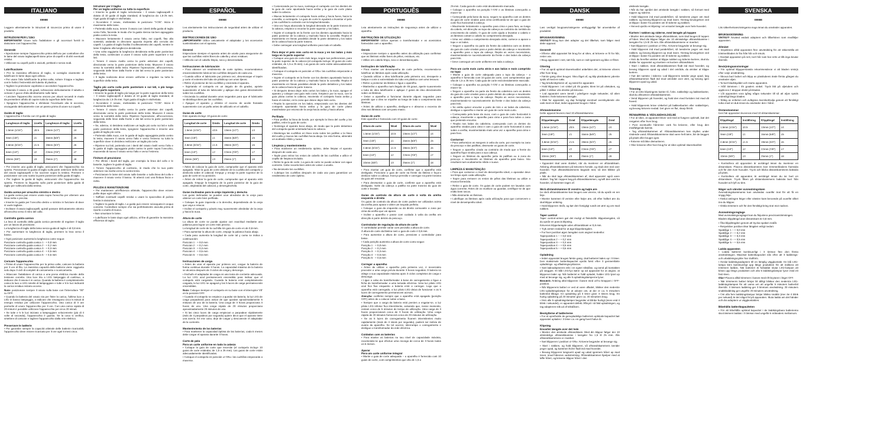ITALIANO
E996E
Leggere attentamente le istruzioni di sicurezza prima di usare il prodotto.
ISTRUZIONI PER L'USO
IMPORTANTE! Usare solo l'adattatore e gli accessori forniti in dotazione con l'apparecchio.
Generale
• Ispezionare sempre l'apparecchio prima dell'uso per controllare che le lame del rasoio tagliacapelli siano prive di capelli e di altri eventuali residui.
• Utilizzare su capelli puliti e asciutti, pettinati e senza nodi.
Lubrificazione
• Per la massima efficienza di taglio, si consiglia vivamente di lubrificare le lame dopo ogni utilizzo.
• Per usare l'olio lubrificante la prima volta, svitare il tappo e tagliare con le forbici l'estremità del tubetto di plastica.
• Togliere la protezione coprilama e accendere l'apparecchio.
• Tenendo il rasoio a 45 gradi, schiacciare delicatamente il tubetto e versare 2 gocce d'olio direttamente sulle lame.
• Lasciare l'apparecchio acceso ancora per alcuni secondi in modo da permettere all'olio di coprire tutta la superficie delle lame.
• Spegnere l'apparecchio e eliminare l'eventuale olio in eccesso, asciugando delicatamente con un panno prima di usare sui capelli.
Guide di taglio
L'apparecchio è fornito con 10 guide di taglio:
| Lunghezza di taglio | Livello | Lunghezza di taglio | Livello |
| --- | --- | --- | --- |
| 1.5mm (1/16") | #0.5 | 13mm (1/2") | #4 |
| 3mm (1/8") | #1 | 16mm (5/8") | #5 |
| 4.8mm (3/16") | #1.5 | 19mm (3/4") | #6 |
| 6mm (1/4") | #2 | 22mm (7/8") | #7 |
| 10mm (3/8") | #3 | 25mm (1") | #8 |
• Per inserire una guida di taglio, assicurarsi che l'apparecchio sia spento. Posizionare la guida di taglio sulla parte anteriore della lama del rasoio tagliacapelli e far scorrere sopra la testina. Premere e posizionare con uno scatto la parte posteriore della guida di taglio.
• Per togliere la guida di taglio, assicurarsi che l'apparecchio sia spento. Premere la linguetta sulla parte posteriore della guida di taglio per sollevarla dalla testina.
Guida conica per orecchio sinistro e destro
La guida conica può essere usata sopra l'orecchio per ottenere una linea netta e precisa.
• Inserire la guida per l'orecchio destro o sinistro in funzione di dove si vuole tagliare.
• Inclinare il rasoio tagliacapelli, quindi passare delicatamente attorno all'orecchio verso il retro del collo.
Controllo guida conica
La leva di controllo della guida conica permette di regolare il taglio per un lavoro di precisione.
La lunghezza di taglio della lama senza guida di taglio è di 0,8 mm.
• Per aumentare la lunghezza di taglio, premere la leva verso il basso.
• Ogni posizione aumenta la lunghezza come segue:
Posizione controllo guida conica 1 - + 0,0 mm
Posizione controllo guida conica 2 - + 0,2 mm
Posizione controllo guida conica 3 - + 0,3 mm
Posizione controllo guida conica 4 - + 0,5 mm
Posizione controllo guida conica 5 - + 0,6 mm
Caricare l'apparecchio
• Prima di usare l'apparecchio per la prima volta, caricare la batteria per 3 ore di fila. La massima capacità della batteria viene raggiunta solo dopo 3 cicli di completi di caricamento e scaricamento.
• Attaccare l'adattatore di carica a una presa elettrica murale della tensione corretta. Una luce blu a LED lampeggia di continuo, a indicare che il rasoio è in carica. Quando la batteria è completamente carica la luce a LED smette di lampeggiare e tutte e 5 le luci indicanti la carica residua restano accese.
Nota: posizionare sempre il rasoio sulla base con l'interruttore "I/0" su OFF.
• Quando la batteria del rasoio sta per finire la carica, l'ultima luce a LED in basso lampeggia, a indicare che rimangono circa 5 minuti di energia residua per utilizzare l'apparecchio. Una carica di 3 ore permette di usare l'apparecchio per 3 ore. Con una carica rapida di 20 minuti è possibile utilizzare l'apparecchio per circa 20 minuti.
• Se tutte e 5 le luci iniziano a lampeggiare velocemente (più di 4 volte al secondo), l'apparecchio è guasto. Se la cosa si verifica, smettere di caricare e togliere l'apparecchio dalla rete elettrica.
Preservare le batterie
• Per garantire sempre la capacità ottimale delle batterie ricaricabili, l'apparecchio deve essere ricaricato per 3 ore ogni 6 mesi circa.
Istruzioni per il taglio
Per un taglio uniforme su tutta la superficie
• Inserire la guida di taglio selezionata – il rasoio tagliacapelli è dotato di 10 guide di taglio standard, di lunghezza da 1,5-25 mm. Ogni guida di taglio è etichettata.
• Accendere il rasoio, mettendolo in posizione "I-ON". Inizia il movimento delle lame.
• Partendo dalla nuca, tenere il rasoio con i denti della guida di taglio verso l'alto, facendo in modo che la guida stessa sia ben appoggiata piatta contro la testa.
• Muovere lentamente il rasoio verso l'alto, nei capelli, fino alla sommità, andando in direzione opposta rispetto alla crescita dei capelli. La guida di taglio facilita il sollevamento dei capelli, mentre le lame li tagliano alla lunghezza desiderata.
• Una volta raggiunta la lunghezza desiderata nella parte posteriore della testa, cominciare a usare il rasoio sulla parte superiore e sui lati.
• Tenere il rasoio rivolto verso la parte anteriore dei capelli, direzionato verso la parte posteriore della testa. Muovere il rasoio verso la sommità della testa. Ripetere l'operazione, all'occorrenza, seguendo delle linee dalla fronte e dai lati verso la parte posteriore della testa.
• Il taglio realizzato deve essere uniforme e regolare su tutta la superficie della testa.
Taglio più corto sulla parte posteriore e sui lati, e più lungo nella parte superiore
• Inserire la guida di taglio più lunga per la parte superiore della testa – il rasoio tagliacapelli è dotato di 10 guide di taglio standard, di lunghezza da 1,5-25 mm. Ogni guida di taglio è etichettata.
• Accendere il rasoio, mettendolo in posizione "I-ON". Inizia il movimento delle lame.
• Tenere il rasoio rivolto verso la parte anteriore dei capelli, direzionato verso la parte posteriore della testa. Muovere il rasoio verso la sommità della testa. Ripetere l'operazione, all'occorrenza, seguendo delle linee dalla fronte e dai lati verso la parte posteriore della testa.
• Se, adesso, si desidera realizzare un taglio più corto sui lati e sulla parte posteriore della testa, spegnere l'apparecchio e inserire una guida di taglio più corta.
• Partendo dalla nuca, con la guida di taglio appoggiata piatta contro la testa, muovere il rasoio verso l'alto e verso l'esterno su tutta la superficie dove si desidera realizzare un taglio più corto.
• Ripetere sui lati, partendo con i denti del rasoio rivolti verso l'alto e la guida di taglio appoggiata piatta contro la parte sopra l'orecchio, muovendo di nuovo il rasoio verso l'alto e verso l'esterno.
Finiture di precisione
• Per rifinire i bordi del taglio, per esempio la linea del collo e le basette, togliere le guide di taglio.
• Tenere l'apparecchio al contrario, in modo che la sua parte anteriore sia rivolta verso la vostra testa.
• Posizionare le lame del rasoio sulle basette o sulla linea del collo e muovere il rasoio verso il basso. Si otterrà così una finitura liscia e netta.
PULIZIA E MANUTENZIONE
• Per mantenere un'efficienza ottimale, l'apparecchio deve essere pulito dopo ogni utilizzo.
• Soffiare eventuali capelli residui o usare la spazzolina di pulizia fornita in dotazione.
• Togliere la guida di taglio. La guida può essere sciacquata in acqua corrente. Controllare sempre che sia perfettamente asciutta prima di riporla o usarla di nuovo.
• Non smontare le lame.
• Lubrificare le lame dopo ogni utilizzo, al fine di garantire la massima efficienza di taglio.
ESPAÑOL
E996E
Lea atentamente las instrucciones de seguridad antes de utilizar el producto.
INSTRUCCIONES DE USO
¡IMPORTANTE! Utilice únicamente el adaptador y los accesorios suministrados con el aparato.
General
Inspeccione siempre el aparato antes de usarlo para asegurarse de que las cuchillas estén libres de cabello y otros residuos.
• Utilícelo con el cabello limpio, seco y desenredado.
Instrucciones de lubricación
• Para obtener un rendimiento de corte óptimo, recomendamos encarecidamente lubricar las cuchillas después de cada uso.
• Cuando utilice el lubricante por primera vez, desenrosque el tapón y corte el extremo del tubo de plásticop con unas tijeras.
• Retire el protector de las cuchillas y encienda el aparato.
• Sujetando el cortapelo en un ángulo de 45 grados, apriete suavemente el tubo de lubricante y aplique dos gotas directamente sobre las cuchillas.
• Encienda la unidad durante unos segundos para que el lubricante se distribuya bien por las cuchillas.
• Apague el aparato y elimine el exceso de aceite frotando suavemente con un paño antes de utilizarlo en el cabello.
Guías de corte
Este aparato incluye 10 guías de corte:
| Longitud de corte | Grado | Longitud de corte | Grado |
| --- | --- | --- | --- |
| 1.5mm (1/16") | #0.5 | 13mm (1/2") | #4 |
| 3mm (1/8") | #1 | 16mm (5/8") | #5 |
| 4.8mm (3/16") | #1.5 | 19mm (3/4") | #6 |
| 6mm (1/4") | #2 | 22mm (7/8") | #7 |
| 10mm (3/8") | #3 | 25mm (1") | #8 |
• Antes de colocar la guía de corte, compruebe que el aparato está apagado. Sitúe la guía de corte delante de la cuchilla del cortapelo y deslícela sobre el cabezal. Empuje y encaje la parte superior de la guía de corte en su posición.
• Antes de retirar la guía de corte, compruebe que el aparato está apagado. Empuje la lengüeta de la parte posterior de la guía de corte, alejándola del cabezal, y desengánchela.
Guías inclinadas para la oreja izquierda y derecha
Las guías inclinadas se pueden usar alrededor de la oreja para obtener un corte bien perfilado.
• Coloque la guía izquierda o la derecha, dependiendo de la oreja que vaya a retocar.
• Incline el cortapelo y páselo muy suavemente alrededor de la oreja y hacia la nuca.
Altura de corte
La altura de corte se puede ajustar con exactitud mediante una palanca para lograr un corte más preciso.
La longitud de corte de la cuchilla sin guía de corte es de 0,8 mm.
• Para aumentar la altura de corte, empuje la palanca hacia abajo.
• Cada paso aumenta la longitud de corte tal y como se indica a continuación:
Posición 1 - + 0,0 mm
Posición 2 - + 0,2 mm
Posición 3 - + 0,3 mm
Posición 4 - + 0,5 mm
Posición 5 - + 0,6 mm
Instrucciones de carga
• Antes de usar el aparato por primera vez, cargue la batería de forma continua durante 3 horas. La capacidad máxima de la batería se alcanza después de 3 ciclos de carga y descarga.
• Enchufe el adaptador de carga en una toma de corriente adecuada. La luz LED azul permanecerá encendida para indicar que el cortapelo está cargando. Cuando la batería esté completamente cargada, la luz LED se apagará y las 5 luces de carga permanecerán encendidas.
Nota: Coloque siempre el cortapelo en su base con el interruptor 'I/0' en la posición OFF.
• Cuando el cortapelo se empiece a quedar sin batería, la luz LED de carga parpadeará para avisar de que quedan aproximadamente 5 minutos de uso de la batería. Una carga de 3 horas proporciona 3 horas de uso. Una carga rápida de 20 minutos proporciona aproximadamente 20 minutos de uso.
• Si las cinco luces de carga empiezan a parpadear rápidamente (más de 4 parpadeos por segundo) quiere decir que el aparato tiene una avería. En ese caso, deje de cargar y desconecte el adaptador de la corriente.
Mantenimiento de las baterías
• Para mantener la capacidad óptima de las baterías, cada 6 meses debe cargar el aparato durante 3 horas.
Corte de pelo
Para un corte uniforme en toda la cabeza
• Coloque la guía de corte que necesite (el cortapelo incluye 10 guías de corte estándar, de 1,5 a 25 mm). Las guías de corte están adecuadamente identificadas.
• Coloque el cortapelo en posición «I-ON»: las cuchillas empezarán a moverse.
• Comenzando por la nuca, sostenga el cortapelo con los dientes de la guía de corte apuntando hacia arriba y la guía de corte plana sobre la cabeza.
• Mueva lentamente el cortapelo hacia arriba y hacia fuera, hacia la coronilla, a contrapelo. La guía de corte le ayudará a levantar el pelo y las cuchillas lo cortarán con la longitud deseada.
• Una vez haya alcanzado la longitud deseada en la parte trasera de la cabeza, empiece a recortar la parte superior y los lados.
• Sujete el cortapelo en la frente con los dientes apuntando hacia la parte posterior de la cabeza y muévalo hacia la coronilla. Repita el movimiento en líneas paralelas desde la parte delantera y los lados de la cabeza hacia la parte trasera.
• Debe conseguir una longitud uniforme para todo el cabello.
Para dejar el pelo más corto en la nuca y en los lados y más largo en la parte superior
• Coloque una guía de corte más larga, según sus preferencias, para la parte superior de la cabeza (el cortapelo incluye 10 guías de corte estándar, de 1,5 a 25 mm). Las guías de corte están adecuadamente identificadas.
• Coloque el cortapelo en posición «I-ON»: las cuchillas empezarán a moverse.
• Sujete el cortapelo en la frente con los dientes apuntando hacia la parte posterior de la cabeza y muévalo hacia la coronilla. Repita el movimiento en líneas paralelas desde la parte delantera y los lados de la cabeza hacia la parte trasera.
• Si después desea dejar más cortos los lados y la nuca, apague el aparato y coloque una guía más corta. Empiece por la nuca, con la guía plana contra la cabeza, moviendo el cortapelo hacia arriba y hacia el exterior, en la zona que desee dejar más corta.
• Repita la operación en los lados, empezando con los dientes del cortapelo apuntando hacia arriba y la guía de corte plana moviéndose por encima de la oreja hacia arriba y hacia afuera.
Perfilado
• Para perfilar la línea de borde, por ejemplo la línea del cuello y las patillas, retire la guía de corte.
• Sostenga el aparato boca abajo, de modo que la parte delantera del cortapelo quede orientada hacia la cabeza.
• Mantenga las cuchillas en línea recta sobre las patillas o la línea del cuello y mueva las cuchillas hacia abajo. De esta forma, obtendrá un acabado nítido y suave.
Limpieza y mantenimiento
• Para mantener un rendimiento óptimo, debe limpiar el aparato después de cada uso.
• Sople para retirar los restos de cabello de las cuchillas o utilice el cepillo de limpieza incluido.
• Retire la guía de corte. La guía de corte se puede aclarar con agua corriente. Debe secarla bien antes de volver a usarla.
• No desmonte las cuchillas.
• Lubrique las cuchillas después de cada uso para garantizar un rendimiento de corte óptimo.
PORTUGUÊS
E996E
Leia atentamente as instruções de segurança antes de utilizar o aparelho.
INSTRUÇÕES DE UTILIZAÇÃO
IMPORTANTE! Utilize apenas o transformador e os acessórios fornecidos com o aparelho.
Gerais
• Inspeccione sempre o aparelho antes da utilização para confirmar que as lâminas estão livres de pêlos, resíduos, etc.
• Utilize em cabelo limpo, seco e desembaraçado.
Instruções de lubrificação
• Para manter um desempenho de corte perfeito, recomenda-se lubrificar as lâminas após cada utilização.
• Quando utilizar o óleo lubrificante pela primeira vez, desaperte a tampa e corte a extremidade do tubo em plástico com uma tesoura.
• Retire o protector da lâmina e ligue o aparelho.
• Mantenha o aparelho num ângulo de 45 graus, aperte suavemente o tubo de óleo lubrificante e aplique 2 gotas de óleo directamente sobre as lâminas.
• Deixe o aparelho a funcionar durante alguns segundos para permitir que o óleo se espalhe ao longo de todo o comprimento das lâminas.
• Antes de utilizar o aparelho, desligue-o e absorva o excesso de óleo nas lâminas com um pano macio.
Guias de corte
Este aparelho é fornecido com 10 guias de corte:
| Altura de corte | Nível | Altura de corte | Nível |
| --- | --- | --- | --- |
| 1.5mm (1/16") | #0.5 | 13mm (1/2") | #4 |
| 3mm (1/8") | #1 | 16mm (5/8") | #5 |
| 4.8mm (3/16") | #1.5 | 19mm (3/4") | #6 |
| 6mm (1/4") | #2 | 22mm (7/8") | #7 |
| 10mm (3/8") | #3 | 25mm (1") | #8 |
• Para montar um guia de corte, confirme que o aparelho está desligado. Posicione o guia de corte na frente da lâmina e faça-o deslizar sobre a cabeça. Exerça pressão e carregue na parte traseira do guia até encaixar.
• Para desmontar o guia de corte, confirme que o aparelho está desligado. Solte da cabeça a patilha na parte traseira do guia de corte e levante.
Guias de controlo da altura de corte à volta da orelha esquerda e direita
Os guias de controlo da altura de corte podem ser utilizados acima da orelha para aparar e obter um traçado perfeito.
• Coloque o guia da esquerda ou da direita consoante a zona por cima da orelha que vai aparar.
• Incline o aparelho e passe com cuidado à volta da orelha em direcção à parte detrás do pescoço.
Controlador de regulação da altura de corte
O controlador permite variar com precisão a altura de corte.
A altura de corte da lâmina sem o guia de corte é 0,8 mm.
• Para aumentar a altura de corte, pressione o controlador para baixo.
• Cada posição aumenta a altura de corte como segue:
Posição 1 - + 0,0 mm
Posição 2 - + 0,2 mm
Posição 3 - + 0,3 mm
Posição 4 - + 0,5 mm
Posição 5 - + 0,6 mm
Carregar o aparelho
• Antes de utilizar o aparelho pela primeira vez, é necessário proceder a uma carga prévia durante 3 horas seguidas. A bateria só atinge a sua capacidade máxima após 3 ciclos completos de carga e descarga.
• Ligue o cabo do transformador à base de carregamento e ligue a ficha do transformador a uma tomada eléctrica. Uma luz piloto LED azul fica fixa enquanto a bateria está a carregar. Logo que o aparelho está carregado, a luz piloto LED deixa de funcionar e as 5 luzes de carregamento permanecem acesas.
Atenção: confirme sempre que o aparelho está apagado (posição OFF) antes de o colocar sobre a base.
• Sempre que a carga da bateria está prestes a esgotar-se, a luz piloto LED inferior fica intermitente, avisando que, nesse momento, restam cerca de 5 minutos de tempo de utilização. Uma carga de 3 horas proporcionará cerca de 3 horas de utilização. Uma carga rápida de 20 minutos fornecerá cerca de 20 minutos de utilização.
• Se as 5 luzes de carregamento ficarem intermitentes muito rapidamente (mais de 4 sinais por segundo), poderá ser indício de avaria do aparelho. Se tal ocorrer, interrompa o carregamento e desligue o transformador da rede eléctrica.
Cuidados com as baterias
• Para manter as baterias no seu nível de capacidade máxima, recomenda-se que efectue uma recarga de cerca de 3 horas todos os 6 meses.
Aparar
Para um corte uniforme integral
• Monte o guia de corte adequado – o aparelho é fornecido com 10 guias de corte, com comprimentos que vão de 1,5 a
25 mm. Cada guia de corte está devidamente marcado.
• Coloque o aparelho na posição 'I-ON' e as lâminas começarão a mover-se.
• Começando pela base da nuca, segure no aparelho com os dentes do guia de corte virados para cima certificando-se de que o guia de corte fica horizontal à cabeça.
• Movimente lentamente o aparelho para cima e para fora, ao longo do cabelo, em direcção ao topo da cabeça ao contrário do sentido do crescimento do cabelo. O guia de corte ajuda a levantar o cabelo e as lâminas cortam o cabelo no comprimento desejado.
• Uma vez obtido o comprimento desejado atrás, comece a aparar o topo e os lados.
• Segure o aparelho na parte da frente da cabeleira com os dentes do guia de corte virados para a parte detrás da cabeça e movimente o aparelho para o topo da cabeça. Repita as vezes necessárias, movimentando-se sucessivamente da frente e dos lados da cabeça para trás.
• Deve conseguir um corte uniforme em toda a cabeça.
Para um corte mais curto atrás e aos lados e mais comprido no topo
• Monte o guia de corte adequado para o topo da cabeça – o aparelho é fornecido com 10 guias de corte, com comprimentos que vão de 1,5 a 25 mm. Cada guia de corte está devidamente marcado.
• Coloque o aparelho na posição 'I-ON' e as lâminas começarão a mover-se.
• Segure o aparelho na parte da frente da cabeleira com os dentes do guia de corte virados para a parte detrás da cabeça e movimente o aparelho para o topo da cabeça. Repita as vezes necessárias, movimentando-se sucessivamente da frente e dos lados da cabeça para trás.
• Se então quiser encurtar a parte de trás e os lados da cabeleira, desligue o aparelho e monte um guia de corte mais curto.
• Começando pela base da nuca, com o guia de corte horizontal à cabeça, movimente o aparelho para cima e para fora sobre a zona que pretende encurtar.
• Repita nos lados da cabeleira, começando com os dentes do aparelho virados para cima e com o guia de corte horizontal à zona sobre a orelha, movimentando mais uma vez o aparelho para cima e para fora.
Contornar
• Para uniformizar as margens à volta do corte, por exemplo na zona do pescoço e das patilhas, desmonte os guias de corte.
• Segure o aparelho virado ao contrário de modo que a frente do aparelho fique virada para a sua cabeça.
• Segure as lâminas do aparelho junto às patilhas ou à zona do pescoço e movimente as lâminas do aparelho para baixo. Isto resultará num acabamento nítido e suave.
LIMPEZA E MANUTENÇÃO
• Para que conserve o nível de desempenho ideal, o aparador deve ser limpo após cada utilização.
• Sopre para remover os restos de pêlos das lâminas ou utilize a escova fornecida.
• Retire o guia de corte. Os guias de corte podem ser lavados com água corrente. Antes de os reutilizar ou guardar, certifique-se de que estão bem secos.
• Não desmonte as lâminas.
• Lubrifique as lâminas após cada utilização para que conservem o nível de desempenho ideal.
DANSK
E996E
Læs venligst brugsanvisningerne omhyggeligt før anvendelse af produktet.
BRUGSANVISNING
VIGTIGT! Brug kun den adapter og det tilbehør, som følger med dette apparat.
Generelt
• Efterse altid apparatet før brug for at sikre, at knivene er fri for hår, rester osv.
• Brug apparatet i rent, tørt hår, som er redt igennem og ikke er filtret.
Oliering
• For at opnå optimal skærekvalitet anbefales det, at knivene olieres efter hver brug.
• Første gang olien bruges: Skru låget af, og klip plasttubens yderste spids af med en saks.
• Tag knivbeskytteren af, og tænd for apparatet.
• Hold klipperen i en vinkel på 45 grader, klem let på olietuben, og påfør 2 dråber olie direkte på knivene.
• Lad apparatet være tændt i yderligere nogle sekunder, så olien fordeles i hele knivenes længde.
• Sluk for apparatet, og dup forsigtigt eventuel overskydende olie væk med en klud, inden apparatet bruges i håret.
Afstandskamme
Dette apparat leveres med 10 afstandskamme:
| Klippelængde | Grad | Klippelængde | Grad |
| --- | --- | --- | --- |
| 1.5mm (1/16") | #0.5 | 13mm (1/2") | #4 |
| 3mm (1/8") | #1 | 16mm (5/8") | #5 |
| 4.8mm (3/16") | #1.5 | 19mm (3/4") | #6 |
| 6mm (1/4") | #2 | 22mm (7/8") | #7 |
| 10mm (3/8") | #3 | 25mm (1") | #8 |
• Apparatet skal være slukket, når du monterer en afstandskam. Anbring afstandskammen på knivenes forside, og skub den ned over hovedet. Tryk afstandskammens bagside ned, så den klikker på plads.
• Når du skal tage afstandskammen af, skal apparatet også være slukket. Tag fat i tappen bag på afstandskammen, og løft den væk fra hovedet, så kammen tages af.
Skrå afstandskamme til venstre og højre øre
De skrå afstandskamme kan bruges over ørerne, så du opnår en ren linje.
• Monter kammen til venstre eller højre øre, alt efter hvilket øre du skal klippe omkring.
• Hold klipperen skråt, og kør den forsigtigt rundt om øret og om mod nakken.
Taper control
Taper control-armen gør det muligt at finindstille klippelængden, så du opnår en præcis klipning.
Knivenes klippelængde uden afstandskam er 0,8 mm.
• Tryk armen nedad for at øge klippelængden.
• For hver position øges længden som angivet nedenfor:
Taperposition 1 – + 0,0 mm
Taperposition 2 – + 0,2 mm
Taperposition 3 – + 0,3 mm
Taperposition 4 – + 0,5 mm
Taperposition 5 – + 0,6 mm
Opladning
• Inden apparatet bruges første gang, skal batteriet lades op i 3 timer. Den maksimale batterikapacitet opnås først efter 3 gennemførte opladnings- og afladningscyklusser.
• Sæt ladeadapterens stik i en egnet stikdåse, og tænd på kontakten på væggen. Et blåt LED-lys kører op ad apparatet for at angive, at klipperen lader op. Når batteriet er fuldt opladet, holder LED-lyset op med at bevæge sig, og alle 5 opladningslamperne lyser.
Bemærk: Anbring altid klipperen i basen med «I/O»-knappen i OFF-position.
• Når klipperens batteri er ved at være afladet, blinker den nederste LED-opladningslampe for at advare om, at der er ca. 5 minutters batteritid tilbage. En opladning på 3 timer giver 3 timers brug. En hurtig opladning på 20 minutter giver ca. 20 minutters brug.
• Hvis alle 5 opladningslamper begynder at blinke hurtigt (mere end 4 blink i sekundet), er apparatet defekt. Afbryd i så fald opladningen, og tag adapteren stik ud af stikdåsen.
Beskyttelse af batterierne
• For at opretholde de genopladelige batteriers optimale kapacitet bør apparatet oplades i 3 timer ca. en gang hvert halve år.
Klipning
Ensartet længde over det hele
• Monter den ønskede afstandskam. Med din klipper følger der 10 almindelige afstandskamme i længder fra 1,5 til 25 mm. Alle afstandskammene er mærket.
• Sæt klipperen i position «I-ON». Knivene begynder at bevæge sig.
• Start i nakken, og hold klipperen, så afstandskammens tænder peger opad, og kammen hviler fladt ind mod hovedet.
• Bevæg klipperen langsomt opad og udad igennem håret op mod issen, imod hårenes vækstretning. Afstandskammen hjælper med at løfte håret, og knivene klipper håret i den
ønskede længde.
• Når du har opnået den ønskede længde i nakken, så fortsæt med toppen og siderne.
• Hold klipperen ind mod pandehåret, så tænderne peger om mod nakken, og bevæg klipperen op mod issen. Gentag bevægelsen ved at klippe i baner fra panden om til siderne og nakken.
• Herved opnås en klipning i en ensartet længde over hele hovedet.
Kortere i nakken og siderne, med længde på toppen
• Monter den ønskede lange afstandskam, som skal bruges til toppen af håret. Med din klipper følger der 10 almindelige afstandskamme i længder fra 1,5 til 25 mm. Alle afstandskammene er mærket.
• Sæt klipperen i position «I-ON». Knivene begynder at bevæge sig.
• Hold klipperen ind mod pandehåret, så tænderne peger om mod nakken, og bevæg klipperen op mod issen. Gentag bevægelsen ved at klippe i baner fra panden om til siderne og nakken.
• Hvis du herefter ønsker at klippe nakken og siderne kortere, skal du slukke for apparatet og montere en kortere afstandskam.
• Start i nakken, med afstandskammen fladt ind mod hovedet, og bevæg klipperen opad og udad i det område, du ønsker at klippe kortere.
• Gør det samme i siderne: Lad klipperens tænder pege opad, læg afstandskammen fladt ind mod området over øret, og bevæg igen klipperen opad og udad.
Trimning
• For at rette klipningens kanter til, f.eks. nakkelinje og bakkenbarter, skal du afmontere afstandskammen.
• Vend klipperen på hovedet, og hold den med forsiden ind mod dit hoved.
• Hold klipperens knive vinkelret på bakkenbarten eller nakkelinjen, og bevæg knivene nedad. Det giver en flot, skarp finish.
RENGØRING & VEDLIGEHOLDELSE
• For at sikre, at apparatet bliver ved med at fungere optimalt, bør det rengøres efter hver brug.
• Pust eventuelle hårrester væk fra knivene, eller brug den medfølgende børste.
• Tag afstandskammen af. Afstandskammen kan skylles under rindende vand. Afstandskammene skal være helt tørre, før de lægges på plads eller bruges igen.
• Knivene må ikke demonteres.
• Olier knivene efter hver brug for at sikre optimal skærekvalitet.
SVENSKA
E996E
Läs säkerhetsanvisningarna noga innan du använder apparaten.
BRUKSANVISNING
VIKTIGT! Använd endast adaptern och tillbehören som medföljer apparaten.
Allmänt
• Inspektera alltid apparaten före användning för att säkerställa att trimmerbladen är fria från hår och smuts.
• Använd apparaten på rent, torrt hår som har retts ut tills inga knutar återstår.
Smörjningsanvisningar
• För optimal klippprestanda rekommenderar vi att bladen smörjs efter varje användning.
• Skruva bort locket och klipp av plasttubens ände första gången du använder oljan.
• Ta bort bladskyddet och starta apparaten.
• Håll trimmern i 45 graders vinkel. Tryck lätt på oljetuben och applicera 2 droppar direkt på bladen.
• Låt apparaten vara igång några sekunder till så att oljan sprids ordentligt längs bladen.
• Stäng av enheten och avlägsna överskottsolja genom att försiktigt torka med en duk innan du använder den i håret.
Distanskammar
Den här apparaten levereras med 10 distanskammar:
| Klipplängd | Inställning | Klipplängd | Inställning |
| --- | --- | --- | --- |
| 1.5mm (1/16") | #0.5 | 13mm (1/2") | #4 |
| 3mm (1/8") | #1 | 16mm (5/8") | #5 |
| 4.8mm (3/16") | #1.5 | 19mm (3/4") | #6 |
| 6mm (1/4") | #2 | 22mm (7/8") | #7 |
| 10mm (3/8") | #3 | 25mm (1") | #8 |
• Kontrollera att apparaten är avstängd innan du monterar en distanskam. Placera distanskammen över trimmerbladens framsida och för den över huvudet. Tryck och klicka distanskammens baksida på plats.
• Kontrollera att apparaten är avstängd innan du tar bort en distanskam. Tryck fliken på distanskammens baksida bort från huvudet och lyft av den.
Höger och vänster avsmalningskam
Avsmalningskammarna kan användas ovanför örat för att få en snygg linje.
• Anslut antingen höger eller vänster kam beroende på ovanför vilket öra du klipper.
• Vinkla trimmern och för den försiktigt kring örat mot nacken.
Avsmalningsreglage
Med avsmalningsreglaget kan du finjustera precisionstrimningen.
Bladets klipplängd utan distanskam är 0,8 mm.
• Öka klipplängden genom att trycka spaken nedåt.
• Respektive position ökar längden enligt nedan:
Spaklåge 1 – + 0,0 mm
Spaklåge 2 – + 0,2 mm
Spaklåge 3 – + 0,3 mm
Spaklåge 4 – + 0,5 mm
Spaklåge 5 – + 0,6 mm
Ladda apparaten
• Ladda batteriet kontinuerligt i 3 timmar före den första användningen. Maximal batterikapacitet nås efter att 3 laddnings- och urladdningscykler har slutförts.
• Anslut laddningsadaptern till en lämplig väggkontakt. En blå LED-lampa körs kontinuerligt upp längs produkten för att indikera att trimmern laddas. När batteriet är fulladdat slutar LED-lampan att köras upp längs produkten och alla 5 laddningslampor lyser med ett fast sken.
Obs! Placera alltid trimmern i basen med I/0-brytaren i läget OFF.
• När trimmerns batteri börjar bli dåligt blinkar den nedersta LED-laddningslampan för att varna om att ungefär 5 minuters batteritid återstår. 3 timmars laddning ger 3 timmars användning. 20 minuters snabbladdning ger ungefär 20 minuters användning.
• Om alla fem laddningslampor börjar blinka snabbt (mer än 4 blink per sekund) är det något fel på apparaten. Sluta ladda om det händer och dra adaptern ur väggkontakten.
Bibehålla batterikapaciteten
• För att bibehålla optimal kapacitet i de laddningsbara batterierna ska trimmern laddas i 3 timmar med ungefär 6 månaders mellanrum.